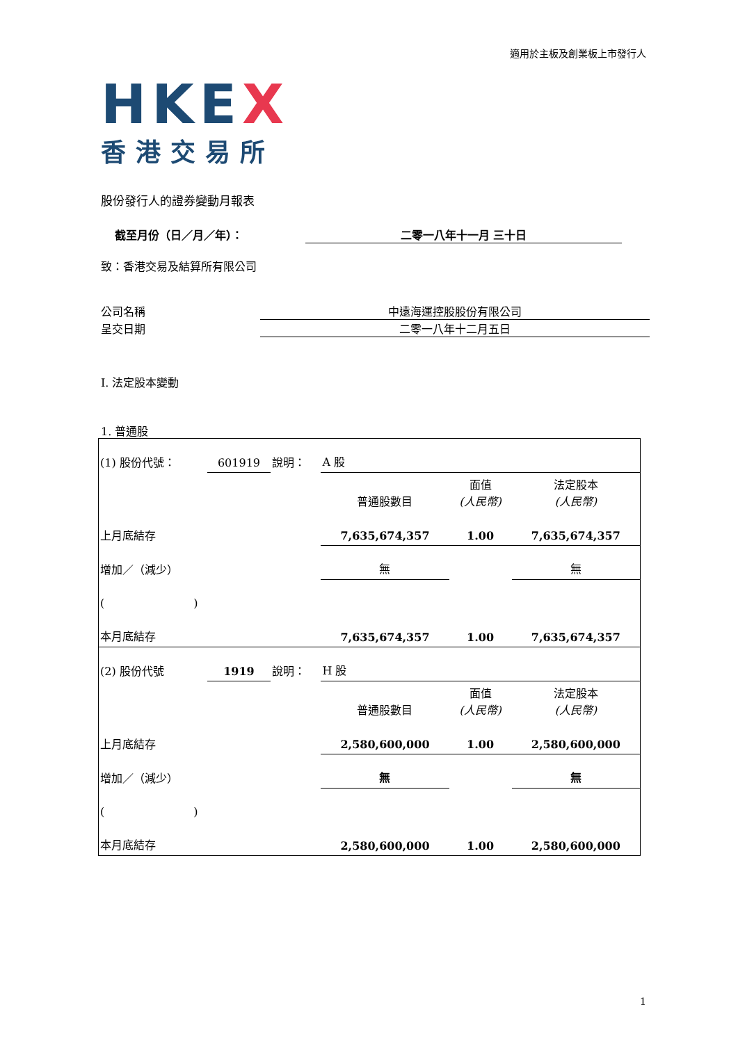適用於主板及創業板上市發行人
HKEX
香港交易所
股份發行人的證券變動月報表
截至月份（日／月／年）： 二零一八年十一月 三十日
致：香港交易及結算所有限公司
公司名稱 中遠海運控股股份有限公司
呈交日期 二零一八年十二月五日
I. 法定股本變動
1. 普通股
| (1) 股份代號： | 601919 | 說明： | A 股 | | |
| | | | 普通股數目 | 面值 (人民幣) | 法定股本 (人民幣) |
| 上月底結存 | | | 7,635,674,357 | 1.00 | 7,635,674,357 |
| 增加／（減少） | | | 無 | | 無 |
| ( ) | | | | | |
| 本月底結存 | | | 7,635,674,357 | 1.00 | 7,635,674,357 |
| (2) 股份代號 | 1919 | 說明： | H 股 | | |
| | | | 普通股數目 | 面值 (人民幣) | 法定股本 (人民幣) |
| 上月底結存 | | | 2,580,600,000 | 1.00 | 2,580,600,000 |
| 增加／（減少） | | | 無 | | 無 |
| ( ) | | | | | |
| 本月底結存 | | | 2,580,600,000 | 1.00 | 2,580,600,000 |
1